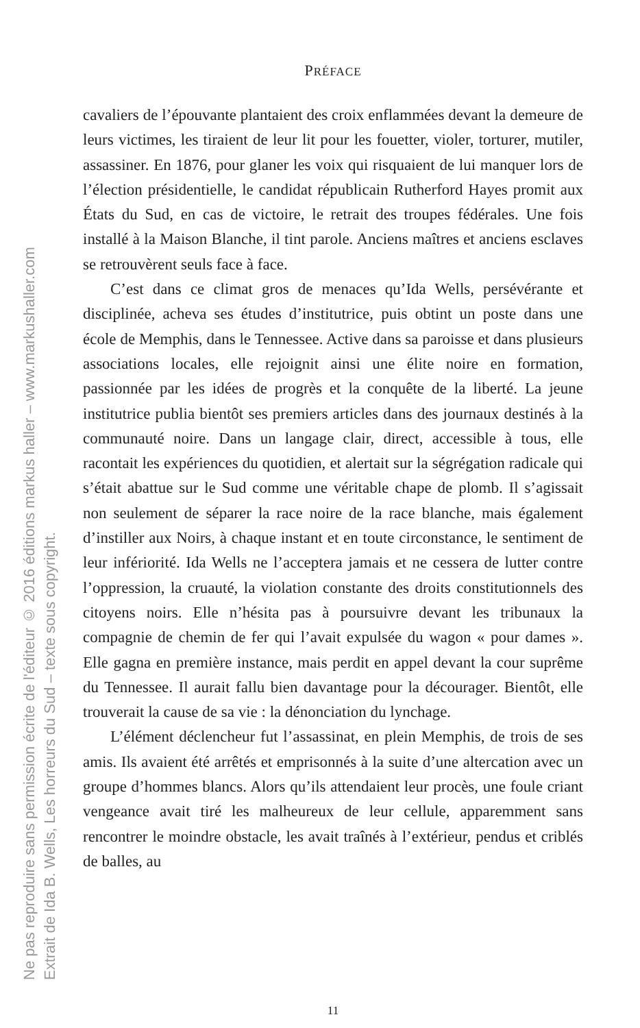Ne pas reproduire sans permission écrite de l'éditeur © 2016 éditions markus haller – www.markushaller.com
Extrait de Ida B. Wells, Les horreurs du Sud – texte sous copyright.
PRÉFACE
cavaliers de l’épouvante plantaient des croix enflammées devant la demeure de leurs victimes, les tiraient de leur lit pour les fouetter, violer, torturer, mutiler, assassiner. En 1876, pour glaner les voix qui risquaient de lui manquer lors de l’élection présidentielle, le candidat républicain Rutherford Hayes promit aux États du Sud, en cas de victoire, le retrait des troupes fédérales. Une fois installé à la Maison Blanche, il tint parole. Anciens maîtres et anciens esclaves se retrouvèrent seuls face à face.
C’est dans ce climat gros de menaces qu’Ida Wells, persévérante et disciplinée, acheva ses études d’institutrice, puis obtint un poste dans une école de Memphis, dans le Tennessee. Active dans sa paroisse et dans plusieurs associations locales, elle rejoignit ainsi une élite noire en formation, passionnée par les idées de progrès et la conquête de la liberté. La jeune institutrice publia bientôt ses premiers articles dans des journaux destinés à la communauté noire. Dans un langage clair, direct, accessible à tous, elle racontait les expériences du quotidien, et alertait sur la ségrégation radicale qui s’était abattue sur le Sud comme une véritable chape de plomb. Il s’agissait non seulement de séparer la race noire de la race blanche, mais également d’instiller aux Noirs, à chaque instant et en toute circonstance, le sentiment de leur infériorité. Ida Wells ne l’acceptera jamais et ne cessera de lutter contre l’oppression, la cruauté, la violation constante des droits constitutionnels des citoyens noirs. Elle n’hésita pas à poursuivre devant les tribunaux la compagnie de chemin de fer qui l’avait expulsée du wagon « pour dames ». Elle gagna en première instance, mais perdit en appel devant la cour suprême du Tennessee. Il aurait fallu bien davantage pour la décourager. Bientôt, elle trouverait la cause de sa vie : la dénonciation du lynchage.
L’élément déclencheur fut l’assassinat, en plein Memphis, de trois de ses amis. Ils avaient été arrêtés et emprisonnés à la suite d’une altercation avec un groupe d’hommes blancs. Alors qu’ils attendaient leur procès, une foule criant vengeance avait tiré les malheureux de leur cellule, apparemment sans rencontrer le moindre obstacle, les avait traînés à l’extérieur, pendus et criblés de balles, au
11